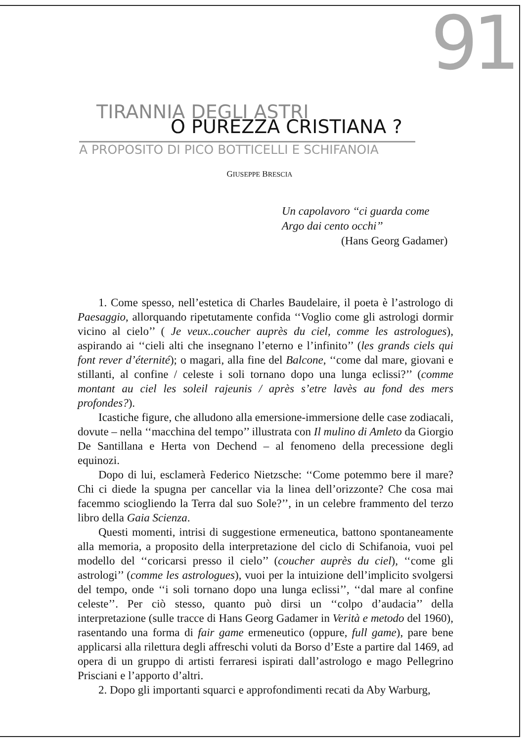91
TIRANNIA DEGLI ASTRI
O PUREZZA CRISTIANA ?
A PROPOSITO DI PICO BOTTICELLI E SCHIFANOIA
GIUSEPPE BRESCIA
Un capolavoro ‘‘ci guarda come
Argo dai cento occhi’’
(Hans Georg Gadamer)
1. Come spesso, nell’estetica di Charles Baudelaire, il poeta è l’astrologo di Paesaggio, allorquando ripetutamente confida ‘‘Voglio come gli astrologi dormir vicino al cielo’’ ( Je veux..coucher auprès du ciel, comme les astrologues), aspirando ai ‘‘cieli alti che insegnano l’eterno e l’infinito’’ (les grands ciels qui font rever d’éternité); o magari, alla fine del Balcone, ‘‘come dal mare, giovani e stillanti, al confine / celeste i soli tornano dopo una lunga eclissi?’’ (comme montant au ciel les soleil rajeunis / après s’etre lavès au fond des mers profondes?).
Icastiche figure, che alludono alla emersione-immersione delle case zodiacali, dovute – nella ‘‘macchina del tempo’’ illustrata con Il mulino di Amleto da Giorgio De Santillana e Herta von Dechend – al fenomeno della precessione degli equinozi.
Dopo di lui, esclamerà Federico Nietzsche: ‘‘Come potemmo bere il mare? Chi ci diede la spugna per cancellar via la linea dell’orizzonte? Che cosa mai facemmo sciogliendo la Terra dal suo Sole?’’, in un celebre frammento del terzo libro della Gaia Scienza.
Questi momenti, intrisi di suggestione ermeneutica, battono spontaneamente alla memoria, a proposito della interpretazione del ciclo di Schifanoia, vuoi pel modello del ‘‘coricarsi presso il cielo’’ (coucher auprès du ciel), ‘‘come gli astrologi’’ (comme les astrologues), vuoi per la intuizione dell’implicito svolgersi del tempo, onde ‘‘i soli tornano dopo una lunga eclissi’’, ‘‘dal mare al confine celeste’’. Per ciò stesso, quanto può dirsi un ‘‘colpo d’audacia’’ della interpretazione (sulle tracce di Hans Georg Gadamer in Verità e metodo del 1960), rasentando una forma di fair game ermeneutico (oppure, full game), pare bene applicarsi alla rilettura degli affreschi voluti da Borso d’Este a partire dal 1469, ad opera di un gruppo di artisti ferraresi ispirati dall’astrologo e mago Pellegrino Prisciani e l’apporto d’altri.
2. Dopo gli importanti squarci e approfondimenti recati da Aby Warburg,